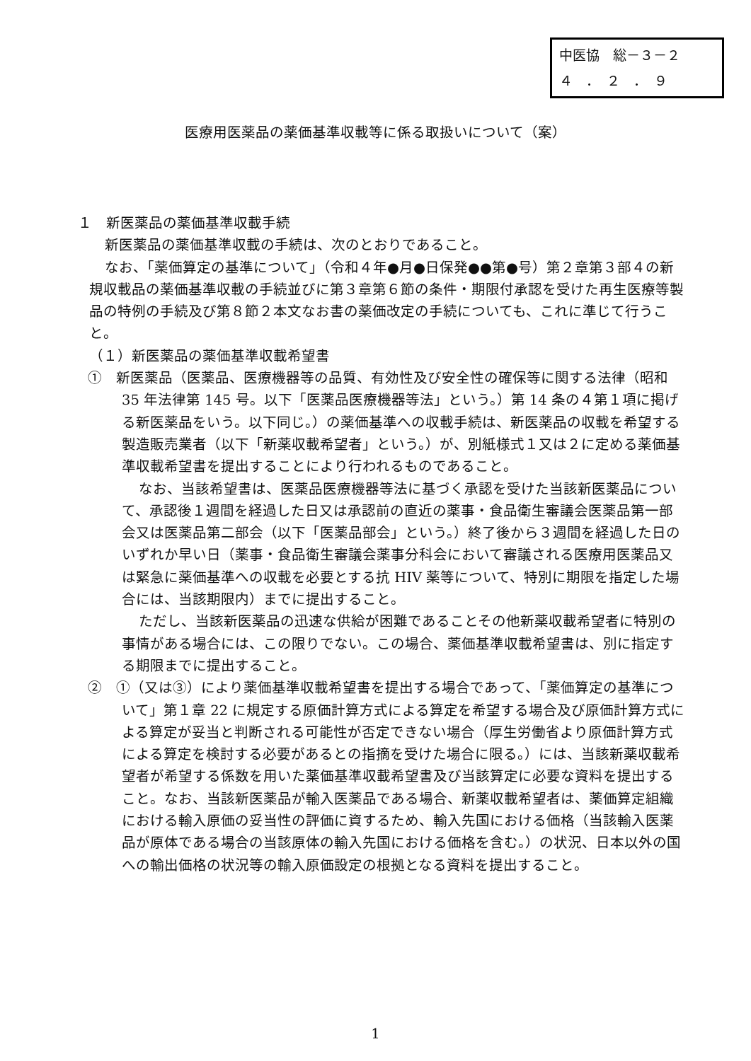中医協　総－３－２
４　．　２　．　９
医療用医薬品の薬価基準収載等に係る取扱いについて（案）
１　新医薬品の薬価基準収載手続
新医薬品の薬価基準収載の手続は、次のとおりであること。
なお、「薬価算定の基準について」（令和４年●月●日保発●●第●号）第２章第３部４の新規収載品の薬価基準収載の手続並びに第３章第６節の条件・期限付承認を受けた再生医療等製品の特例の手続及び第８節２本文なお書の薬価改定の手続についても、これに準じて行うこと。
（１）新医薬品の薬価基準収載希望書
①　新医薬品（医薬品、医療機器等の品質、有効性及び安全性の確保等に関する法律（昭和 35 年法律第 145 号。以下「医薬品医療機器等法」という。）第 14 条の４第１項に掲げる新医薬品をいう。以下同じ。）の薬価基準への収載手続は、新医薬品の収載を希望する製造販売業者（以下「新薬収載希望者」という。）が、別紙様式１又は２に定める薬価基準収載希望書を提出することにより行われるものであること。
なお、当該希望書は、医薬品医療機器等法に基づく承認を受けた当該新医薬品について、承認後１週間を経過した日又は承認前の直近の薬事・食品衛生審議会医薬品第一部会又は医薬品第二部会（以下「医薬品部会」という。）終了後から３週間を経過した日のいずれか早い日（薬事・食品衛生審議会薬事分科会において審議される医療用医薬品又は緊急に薬価基準への収載を必要とする抗 HIV 薬等について、特別に期限を指定した場合には、当該期限内）までに提出すること。
ただし、当該新医薬品の迅速な供給が困難であることその他新薬収載希望者に特別の事情がある場合には、この限りでない。この場合、薬価基準収載希望書は、別に指定する期限までに提出すること。
②　①（又は③）により薬価基準収載希望書を提出する場合であって、「薬価算定の基準について」第１章 22 に規定する原価計算方式による算定を希望する場合及び原価計算方式による算定が妥当と判断される可能性が否定できない場合（厚生労働省より原価計算方式による算定を検討する必要があるとの指摘を受けた場合に限る。）には、当該新薬収載希望者が希望する係数を用いた薬価基準収載希望書及び当該算定に必要な資料を提出すること。なお、当該新医薬品が輸入医薬品である場合、新薬収載希望者は、薬価算定組織における輸入原価の妥当性の評価に資するため、輸入先国における価格（当該輸入医薬品が原体である場合の当該原体の輸入先国における価格を含む。）の状況、日本以外の国への輸出価格の状況等の輸入原価設定の根拠となる資料を提出すること。
1